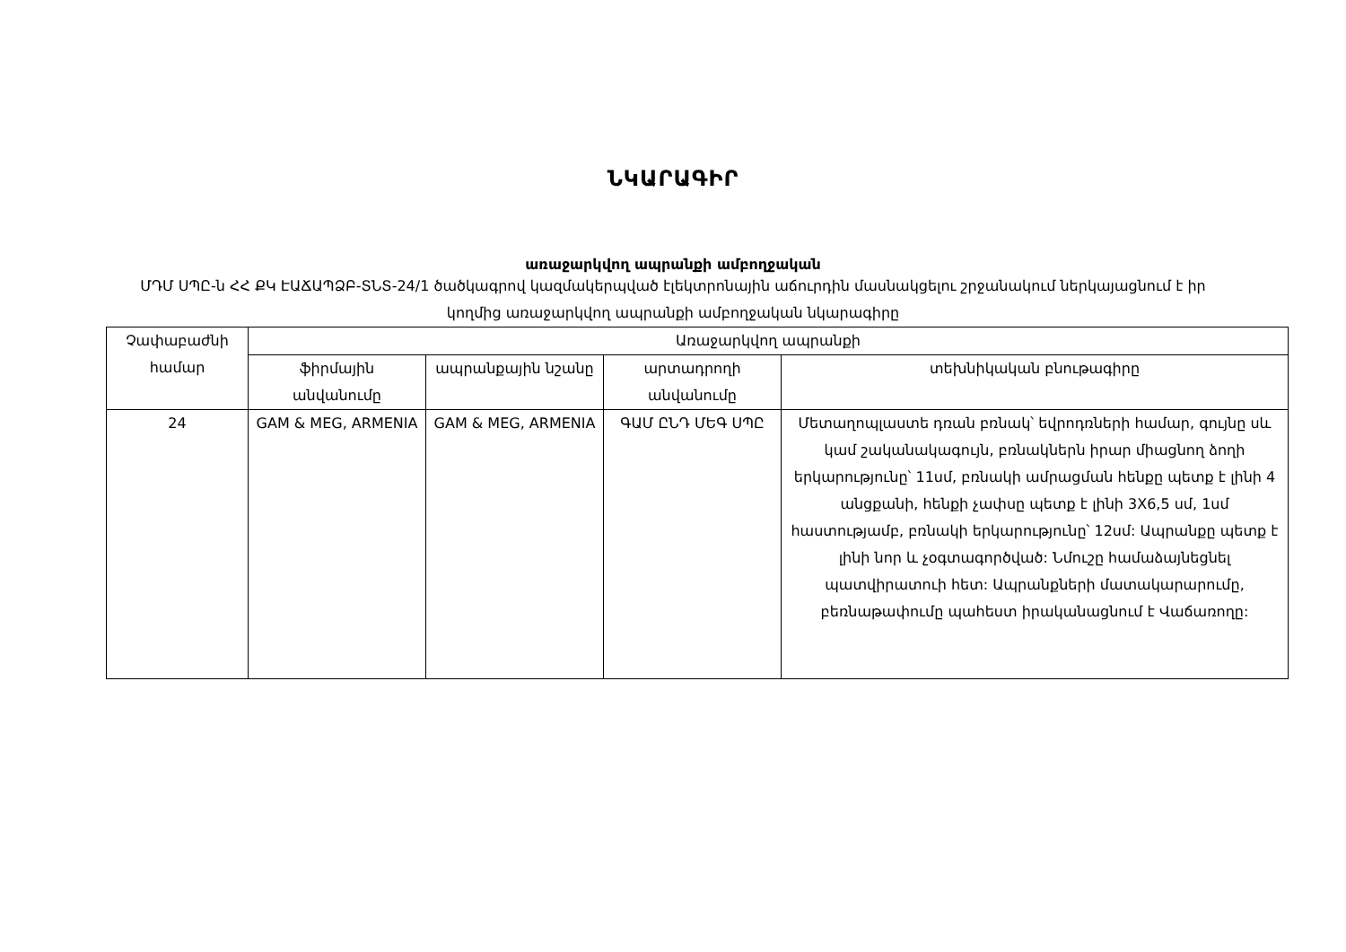ՆԿԱՐԱԳԻՐ
առաջարկվող ապրանքի ամբողջական
ՄԴՄ ՍՊԸ-ն ՀՀ ՔԿ ԷԱՃԱՊՁԲ-ՏՆՏ-24/1 ծածկագրով կազմակերպված էլեկտրոնային աճուրդին մասնակցելու շրջանակում ներկայացնում է իր կողմից առաջարկվող ապրանքի ամբողջական նկարագիրը
| Չափաբաժնի համար | Առաջարկվող ապրանքի | | | |
| --- | --- | --- | --- | --- |
| | ֆիրմային անվանումը | ապրանքային նշանը | արտադրողի անվանումը | տեխնիկական բնութագիրը |
| 24 | GAM & MEG, ARMENIA | GAM & MEG, ARMENIA | ԳԱՄ ԸՆԴ ՄԵԳ ՍՊԸ | Մետաղոպլաստե դռան բռնակ՝ եվրոդռների համար, գույնը սև կամ շականակագույն, բռնակներն իրար միացնող ձողի երկարությունը՝ 11սմ, բռնակի ամրացման հենքը պետք է լինի 4 անցքանի, հենքի չափսը պետք է լինի 3X6,5 սմ, 1սմ հաստությամբ, բռնակի երկարությունը՝ 12սմ: Ապրանքը պետք է լինի նոր և չօգտագործված: Նմուշը համաձայնեցնել պատվիրատուի հետ: Ապրանքների մատակարարումը, բեռնաթափումը պահեստ իրականացնում է Վաճառողը: |